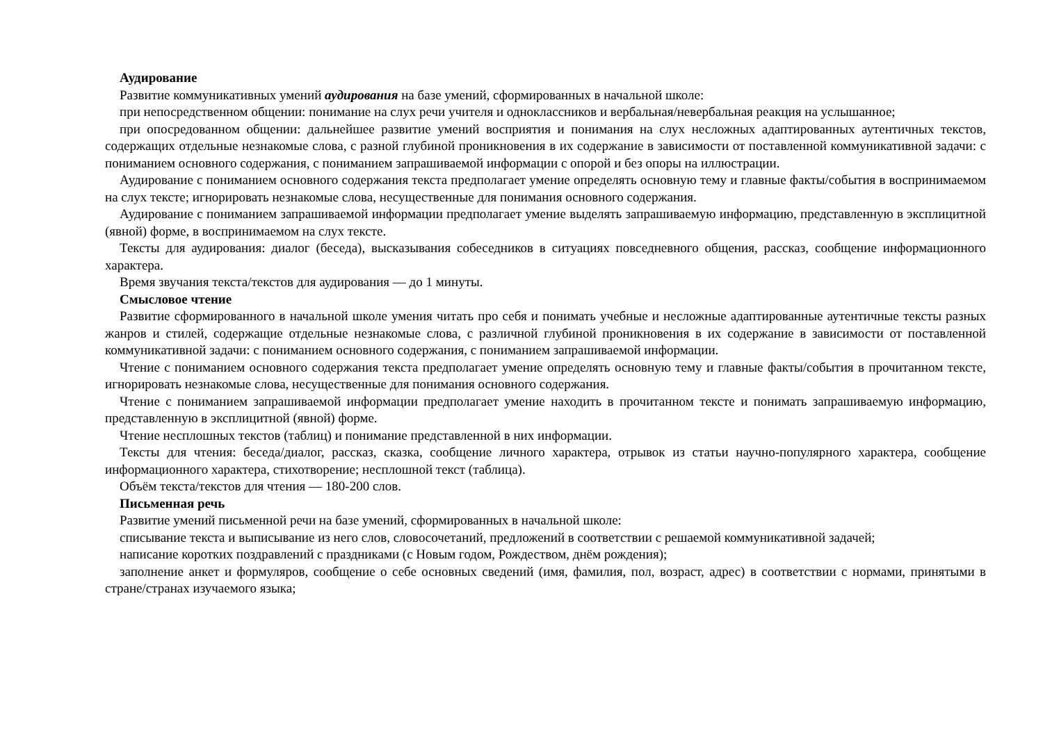Аудирование
Развитие коммуникативных умений аудирования на базе умений, сформированных в начальной школе:
при непосредственном общении: понимание на слух речи учителя и одноклассников и вербальная/невербальная реакция на услышанное;
при опосредованном общении: дальнейшее развитие умений восприятия и понимания на слух несложных адаптированных аутентичных текстов, содержащих отдельные незнакомые слова, с разной глубиной проникновения в их содержание в зависимости от поставленной коммуникативной задачи: с пониманием основного содержания, с пониманием запрашиваемой информации с опорой и без опоры на иллюстрации.
Аудирование с пониманием основного содержания текста предполагает умение определять основную тему и главные факты/события в воспринимаемом на слух тексте; игнорировать незнакомые слова, несущественные для понимания основного содержания.
Аудирование с пониманием запрашиваемой информации предполагает умение выделять запрашиваемую информацию, представленную в эксплицитной (явной) форме, в воспринимаемом на слух тексте.
Тексты для аудирования: диалог (беседа), высказывания собеседников в ситуациях повседневного общения, рассказ, сообщение информационного характера.
Время звучания текста/текстов для аудирования — до 1 минуты.
Смысловое чтение
Развитие сформированного в начальной школе умения читать про себя и понимать учебные и несложные адаптированные аутентичные тексты разных жанров и стилей, содержащие отдельные незнакомые слова, с различной глубиной проникновения в их содержание в зависимости от поставленной коммуникативной задачи: с пониманием основного содержания, с пониманием запрашиваемой информации.
Чтение с пониманием основного содержания текста предполагает умение определять основную тему и главные факты/события в прочитанном тексте, игнорировать незнакомые слова, несущественные для понимания основного содержания.
Чтение с пониманием запрашиваемой информации предполагает умение находить в прочитанном тексте и понимать запрашиваемую информацию, представленную в эксплицитной (явной) форме.
Чтение несплошных текстов (таблиц) и понимание представленной в них информации.
Тексты для чтения: беседа/диалог, рассказ, сказка, сообщение личного характера, отрывок из статьи научно-популярного характера, сообщение информационного характера, стихотворение; несплошной текст (таблица).
Объём текста/текстов для чтения — 180-200 слов.
Письменная речь
Развитие умений письменной речи на базе умений, сформированных в начальной школе:
списывание текста и выписывание из него слов, словосочетаний, предложений в соответствии с решаемой коммуникативной задачей;
написание коротких поздравлений с праздниками (с Новым годом, Рождеством, днём рождения);
заполнение анкет и формуляров, сообщение о себе основных сведений (имя, фамилия, пол, возраст, адрес) в соответствии с нормами, принятыми в стране/странах изучаемого языка;